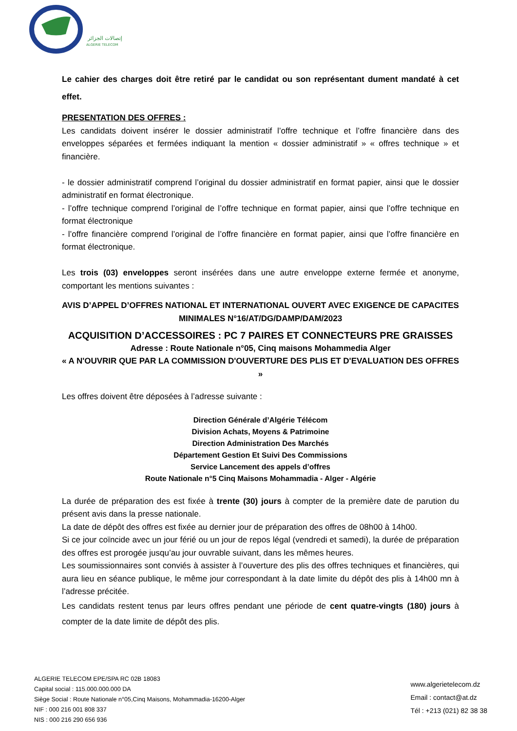إتصالات الجزائر
ALGERIE TELECOM
Le cahier des charges doit être retiré par le candidat ou son représentant dument mandaté à cet effet.
PRESENTATION DES OFFRES :
Les candidats doivent insérer le dossier administratif l’offre technique et l’offre financière dans des enveloppes séparées et fermées indiquant la mention « dossier administratif » « offres technique » et financière.
- le dossier administratif comprend l’original du dossier administratif en format papier, ainsi que le dossier administratif en format électronique.
- l’offre technique comprend l’original de l’offre technique en format papier, ainsi que l’offre technique en format électronique
- l’offre financière comprend l’original de l’offre financière en format papier, ainsi que l’offre financière en format électronique.
Les trois (03) enveloppes seront insérées dans une autre enveloppe externe fermée et anonyme, comportant les mentions suivantes :
AVIS D’APPEL D’OFFRES NATIONAL ET INTERNATIONAL OUVERT AVEC EXIGENCE DE CAPACITES MINIMALES N°16/AT/DG/DAMP/DAM/2023
ACQUISITION D’ACCESSOIRES : PC 7 PAIRES ET CONNECTEURS PRE GRAISSES
Adresse : Route Nationale n°05, Cinq maisons Mohammedia Alger
« A N'OUVRIR QUE PAR LA COMMISSION D'OUVERTURE DES PLIS ET D'EVALUATION DES OFFRES »
Les offres doivent être déposées à l’adresse suivante :
Direction Générale d’Algérie Télécom
Division Achats, Moyens & Patrimoine
Direction Administration Des Marchés
Département Gestion Et Suivi Des Commissions
Service Lancement des appels d’offres
Route Nationale n°5 Cinq Maisons Mohammadia - Alger - Algérie
La durée de préparation des est fixée à trente (30) jours à compter de la première date de parution du présent avis dans la presse nationale.
La date de dépôt des offres est fixée au dernier jour de préparation des offres de 08h00 à 14h00.
Si ce jour coïncide avec un jour férié ou un jour de repos légal (vendredi et samedi), la durée de préparation des offres est prorogée jusqu’au jour ouvrable suivant, dans les mêmes heures.
Les soumissionnaires sont conviés à assister à l’ouverture des plis des offres techniques et financières, qui aura lieu en séance publique, le même jour correspondant à la date limite du dépôt des plis à 14h00 mn à l’adresse précitée.
Les candidats restent tenus par leurs offres pendant une période de cent quatre-vingts (180) jours à compter de la date limite de dépôt des plis.
ALGERIE TELECOM EPE/SPA RC 02B 18083
Capital social : 115.000.000.000 DA
Siège Social : Route Nationale n°05,Cinq Maisons, Mohammadia-16200-Alger
NIF : 000 216 001 808 337
NIS : 000 216 290 656 936
www.algerietelecom.dz
Email : contact@at.dz
Tél : +213 (021) 82 38 38